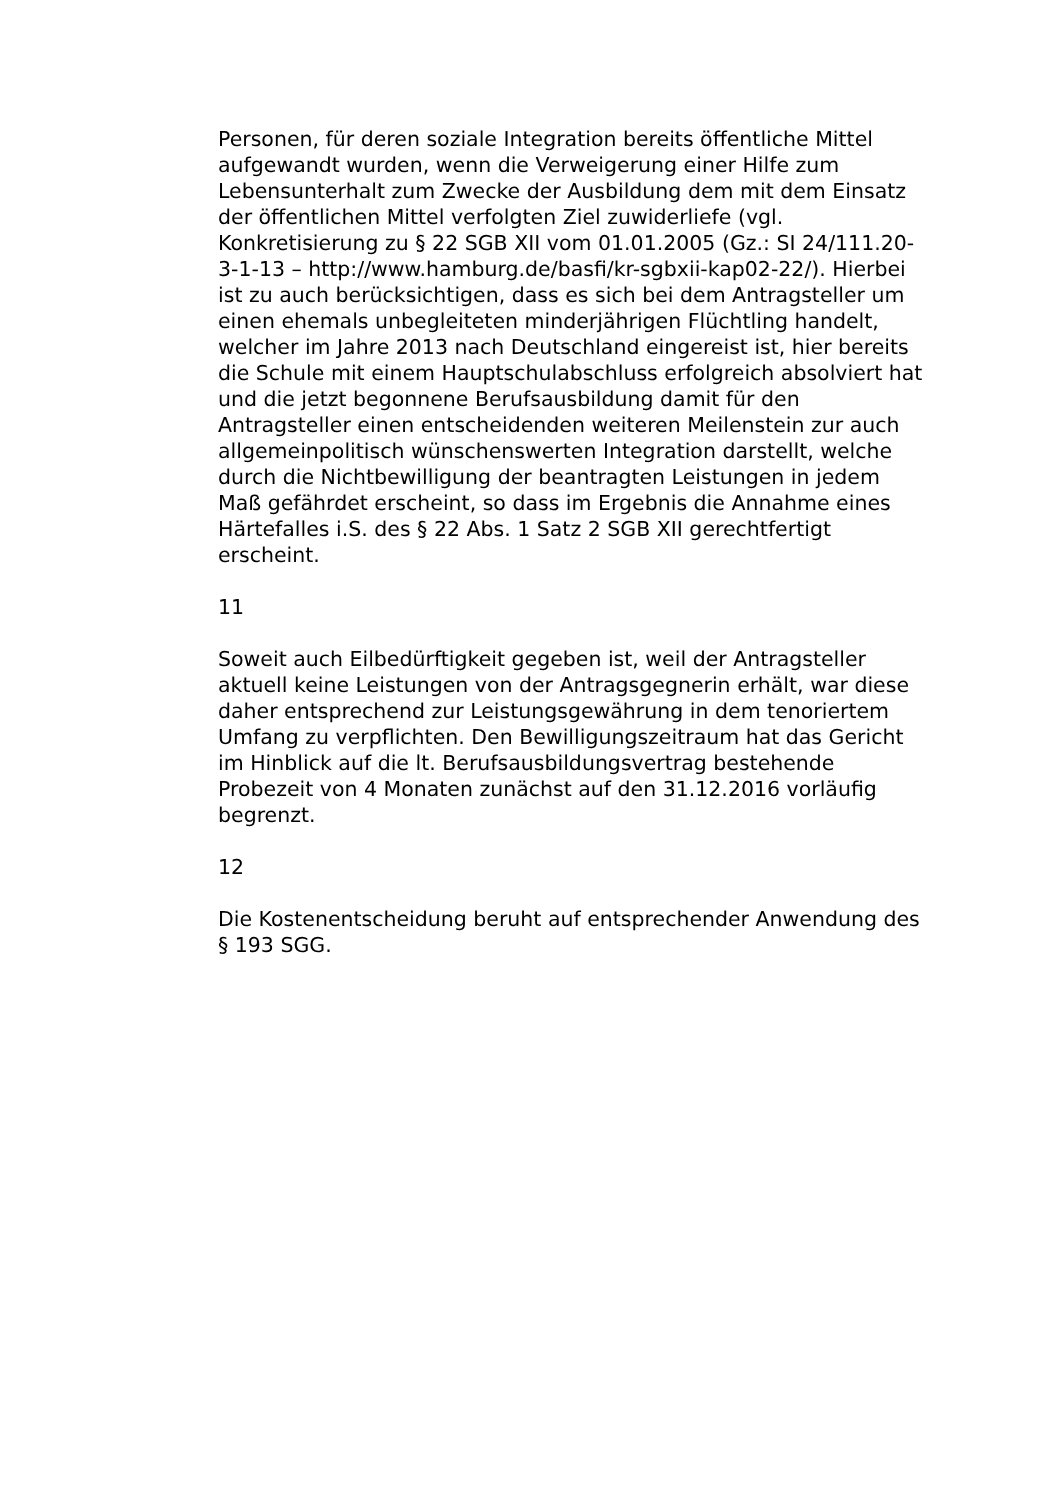Personen, für deren soziale Integration bereits öffentliche Mittel aufgewandt wurden, wenn die Verweigerung einer Hilfe zum Lebensunterhalt zum Zwecke der Ausbildung dem mit dem Einsatz der öffentlichen Mittel verfolgten Ziel zuwiderliefe (vgl. Konkretisierung zu § 22 SGB XII vom 01.01.2005 (Gz.: SI 24/111.20-3-1-13 – http://www.hamburg.de/basfi/kr-sgbxii-kap02-22/). Hierbei ist zu auch berücksichtigen, dass es sich bei dem Antragsteller um einen ehemals unbegleiteten minderjährigen Flüchtling handelt, welcher im Jahre 2013 nach Deutschland eingereist ist, hier bereits die Schule mit einem Hauptschulabschluss erfolgreich absolviert hat und die jetzt begonnene Berufsausbildung damit für den Antragsteller einen entscheidenden weiteren Meilenstein zur auch allgemeinpolitisch wünschenswerten Integration darstellt, welche durch die Nichtbewilligung der beantragten Leistungen in jedem Maß gefährdet erscheint, so dass im Ergebnis die Annahme eines Härtefalles i.S. des § 22 Abs. 1 Satz 2 SGB XII gerechtfertigt erscheint.
11
Soweit auch Eilbedürftigkeit gegeben ist, weil der Antragsteller aktuell keine Leistungen von der Antragsgegnerin erhält, war diese daher entsprechend zur Leistungsgewährung in dem tenoriertem Umfang zu verpflichten. Den Bewilligungszeitraum hat das Gericht im Hinblick auf die lt. Berufsausbildungsvertrag bestehende Probezeit von 4 Monaten zunächst auf den 31.12.2016 vorläufig begrenzt.
12
Die Kostenentscheidung beruht auf entsprechender Anwendung des § 193 SGG.